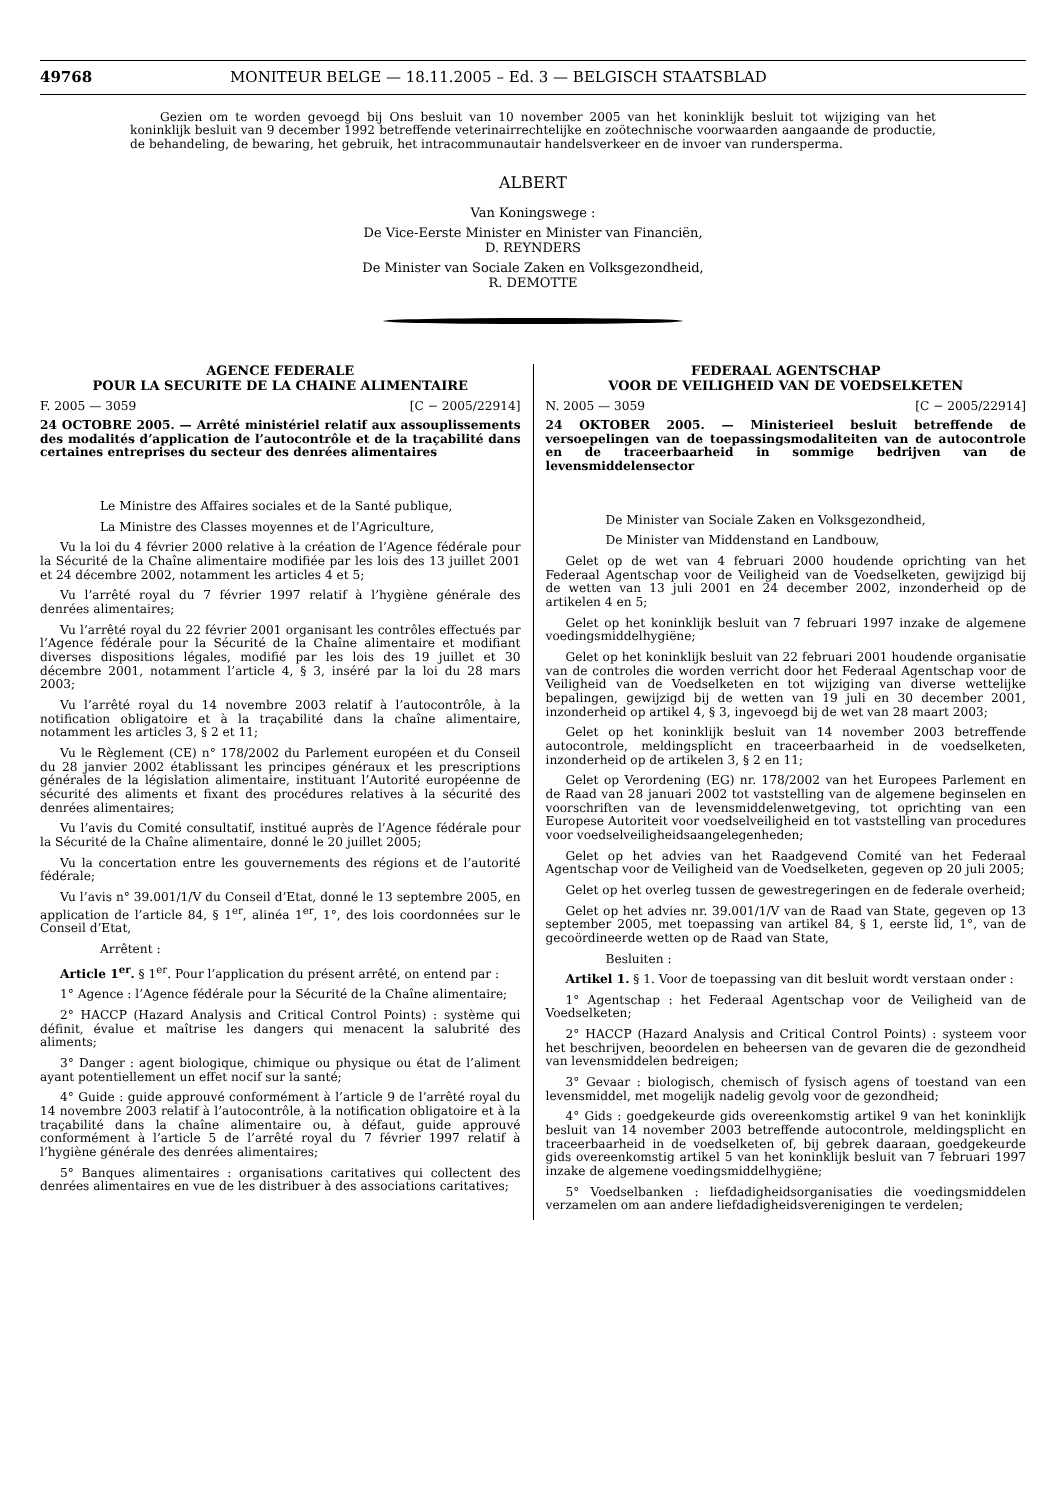49768 MONITEUR BELGE — 18.11.2005 – Ed. 3 — BELGISCH STAATSBLAD
Gezien om te worden gevoegd bij Ons besluit van 10 november 2005 van het koninklijk besluit tot wijziging van het koninklijk besluit van 9 december 1992 betreffende veterinairrechtelijke en zoötechnische voorwaarden aangaande de productie, de behandeling, de bewaring, het gebruik, het intracommunautair handelsverkeer en de invoer van rundersperma.
ALBERT
Van Koningswege :
De Vice-Eerste Minister en Minister van Financiën,
D. REYNDERS
De Minister van Sociale Zaken en Volksgezondheid,
R. DEMOTTE
AGENCE FEDERALE
POUR LA SECURITE DE LA CHAINE ALIMENTAIRE
F. 2005 — 3059 [C − 2005/22914]
24 OCTOBRE 2005. — Arrêté ministériel relatif aux assouplissements des modalités d’application de l’autocontrôle et de la traçabilité dans certaines entreprises du secteur des denrées alimentaires
Le Ministre des Affaires sociales et de la Santé publique,
La Ministre des Classes moyennes et de l’Agriculture,
Vu la loi du 4 février 2000 relative à la création de l’Agence fédérale pour la Sécurité de la Chaîne alimentaire modifiée par les lois des 13 juillet 2001 et 24 décembre 2002, notamment les articles 4 et 5;
Vu l’arrêté royal du 7 février 1997 relatif à l’hygiène générale des denrées alimentaires;
Vu l’arrêté royal du 22 février 2001 organisant les contrôles effectués par l’Agence fédérale pour la Sécurité de la Chaîne alimentaire et modifiant diverses dispositions légales, modifié par les lois des 19 juillet et 30 décembre 2001, notamment l’article 4, § 3, inséré par la loi du 28 mars 2003;
Vu l’arrêté royal du 14 novembre 2003 relatif à l’autocontrôle, à la notification obligatoire et à la traçabilité dans la chaîne alimentaire, notamment les articles 3, § 2 et 11;
Vu le Règlement (CE) n° 178/2002 du Parlement européen et du Conseil du 28 janvier 2002 établissant les principes généraux et les prescriptions générales de la législation alimentaire, instituant l’Autorité européenne de sécurité des aliments et fixant des procédures relatives à la sécurité des denrées alimentaires;
Vu l’avis du Comité consultatif, institué auprès de l’Agence fédérale pour la Sécurité de la Chaîne alimentaire, donné le 20 juillet 2005;
Vu la concertation entre les gouvernements des régions et de l’autorité fédérale;
Vu l’avis n° 39.001/1/V du Conseil d’Etat, donné le 13 septembre 2005, en application de l’article 84, § 1<sup>er</sup>, alinéa 1<sup>er</sup>, 1°, des lois coordonnées sur le Conseil d’Etat,
Arrêtent :
Article 1<sup>er</sup>. § 1<sup>er</sup>. Pour l’application du présent arrêté, on entend par :
1° Agence : l’Agence fédérale pour la Sécurité de la Chaîne alimentaire;
2° HACCP (Hazard Analysis and Critical Control Points) : système qui définit, évalue et maîtrise les dangers qui menacent la salubrité des aliments;
3° Danger : agent biologique, chimique ou physique ou état de l’aliment ayant potentiellement un effet nocif sur la santé;
4° Guide : guide approuvé conformément à l’article 9 de l’arrêté royal du 14 novembre 2003 relatif à l’autocontrôle, à la notification obligatoire et à la traçabilité dans la chaîne alimentaire ou, à défaut, guide approuvé conformément à l’article 5 de l’arrêté royal du 7 février 1997 relatif à l’hygiène générale des denrées alimentaires;
5° Banques alimentaires : organisations caritatives qui collectent des denrées alimentaires en vue de les distribuer à des associations caritatives;
FEDERAAL AGENTSCHAP
VOOR DE VEILIGHEID VAN DE VOEDSELKETEN
N. 2005 — 3059 [C − 2005/22914]
24 OKTOBER 2005. — Ministerieel besluit betreffende de versoepelingen van de toepassingsmodaliteiten van de autocontrole en de traceerbaarheid in sommige bedrijven van de levensmiddelensector
De Minister van Sociale Zaken en Volksgezondheid,
De Minister van Middenstand en Landbouw,
Gelet op de wet van 4 februari 2000 houdende oprichting van het Federaal Agentschap voor de Veiligheid van de Voedselketen, gewijzigd bij de wetten van 13 juli 2001 en 24 december 2002, inzonderheid op de artikelen 4 en 5;
Gelet op het koninklijk besluit van 7 februari 1997 inzake de algemene voedingsmiddelhygiëne;
Gelet op het koninklijk besluit van 22 februari 2001 houdende organisatie van de controles die worden verricht door het Federaal Agentschap voor de Veiligheid van de Voedselketen en tot wijziging van diverse wettelijke bepalingen, gewijzigd bij de wetten van 19 juli en 30 december 2001, inzonderheid op artikel 4, § 3, ingevoegd bij de wet van 28 maart 2003;
Gelet op het koninklijk besluit van 14 november 2003 betreffende autocontrole, meldingsplicht en traceerbaarheid in de voedselketen, inzonderheid op de artikelen 3, § 2 en 11;
Gelet op Verordening (EG) nr. 178/2002 van het Europees Parlement en de Raad van 28 januari 2002 tot vaststelling van de algemene beginselen en voorschriften van de levensmiddelenwetgeving, tot oprichting van een Europese Autoriteit voor voedselveiligheid en tot vaststelling van procedures voor voedselveiligheidsaangelegenheden;
Gelet op het advies van het Raadgevend Comité van het Federaal Agentschap voor de Veiligheid van de Voedselketen, gegeven op 20 juli 2005;
Gelet op het overleg tussen de gewestregeringen en de federale overheid;
Gelet op het advies nr. 39.001/1/V van de Raad van State, gegeven op 13 september 2005, met toepassing van artikel 84, § 1, eerste lid, 1°, van de gecoördineerde wetten op de Raad van State,
Besluiten :
Artikel 1. § 1. Voor de toepassing van dit besluit wordt verstaan onder :
1° Agentschap : het Federaal Agentschap voor de Veiligheid van de Voedselketen;
2° HACCP (Hazard Analysis and Critical Control Points) : systeem voor het beschrijven, beoordelen en beheersen van de gevaren die de gezondheid van levensmiddelen bedreigen;
3° Gevaar : biologisch, chemisch of fysisch agens of toestand van een levensmiddel, met mogelijk nadelig gevolg voor de gezondheid;
4° Gids : goedgekeurde gids overeenkomstig artikel 9 van het koninklijk besluit van 14 november 2003 betreffende autocontrole, meldingsplicht en traceerbaarheid in de voedselketen of, bij gebrek daaraan, goedgekeurde gids overeenkomstig artikel 5 van het koninklijk besluit van 7 februari 1997 inzake de algemene voedingsmiddelhygiëne;
5° Voedselbanken : liefdadigheidsorganisaties die voedingsmiddelen verzamelen om aan andere liefdadigheidsverenigingen te verdelen;